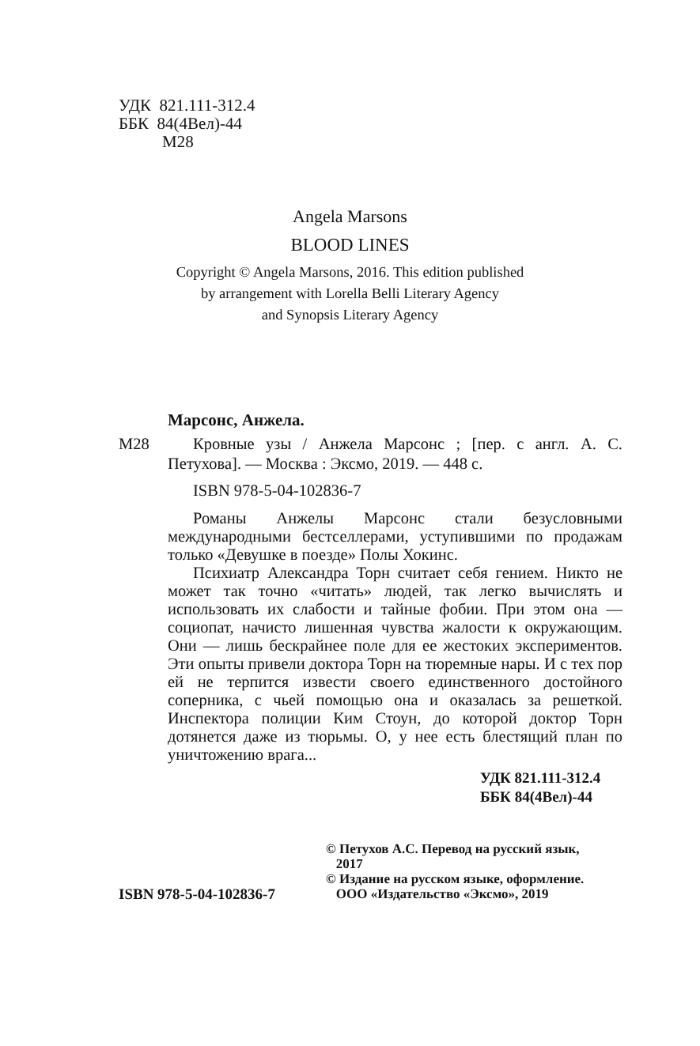УДК 821.111-312.4
ББК 84(4Вел)-44
М28
Angela Marsons
BLOOD LINES
Copyright © Angela Marsons, 2016. This edition published
by arrangement with Lorella Belli Literary Agency
and Synopsis Literary Agency
Марсонс, Анжела.
М28 Кровные узы / Анжела Марсонс ; [пер. с англ. А. С. Петухова]. — Москва : Эксмо, 2019. — 448 с.
ISBN 978-5-04-102836-7
Романы Анжелы Марсонс стали безусловными международными бестселлерами, уступившими по продажам только «Девушке в поезде» Полы Хокинс.
Психиатр Александра Торн считает себя гением. Никто не может так точно «читать» людей, так легко вычислять и использовать их слабости и тайные фобии. При этом она — социопат, начисто лишенная чувства жалости к окружающим. Они — лишь бескрайнее поле для ее жестоких экспериментов. Эти опыты привели доктора Торн на тюремные нары. И с тех пор ей не терпится извести своего единственного достойного соперника, с чьей помощью она и оказалась за решеткой. Инспектора полиции Ким Стоун, до которой доктор Торн дотянется даже из тюрьмы. О, у нее есть блестящий план по уничтожению врага...
УДК 821.111-312.4
ББК 84(4Вел)-44
ISBN 978-5-04-102836-7 © Петухов А.С. Перевод на русский язык,
2017
© Издание на русском языке, оформление.
ООО «Издательство «Эксмо», 2019